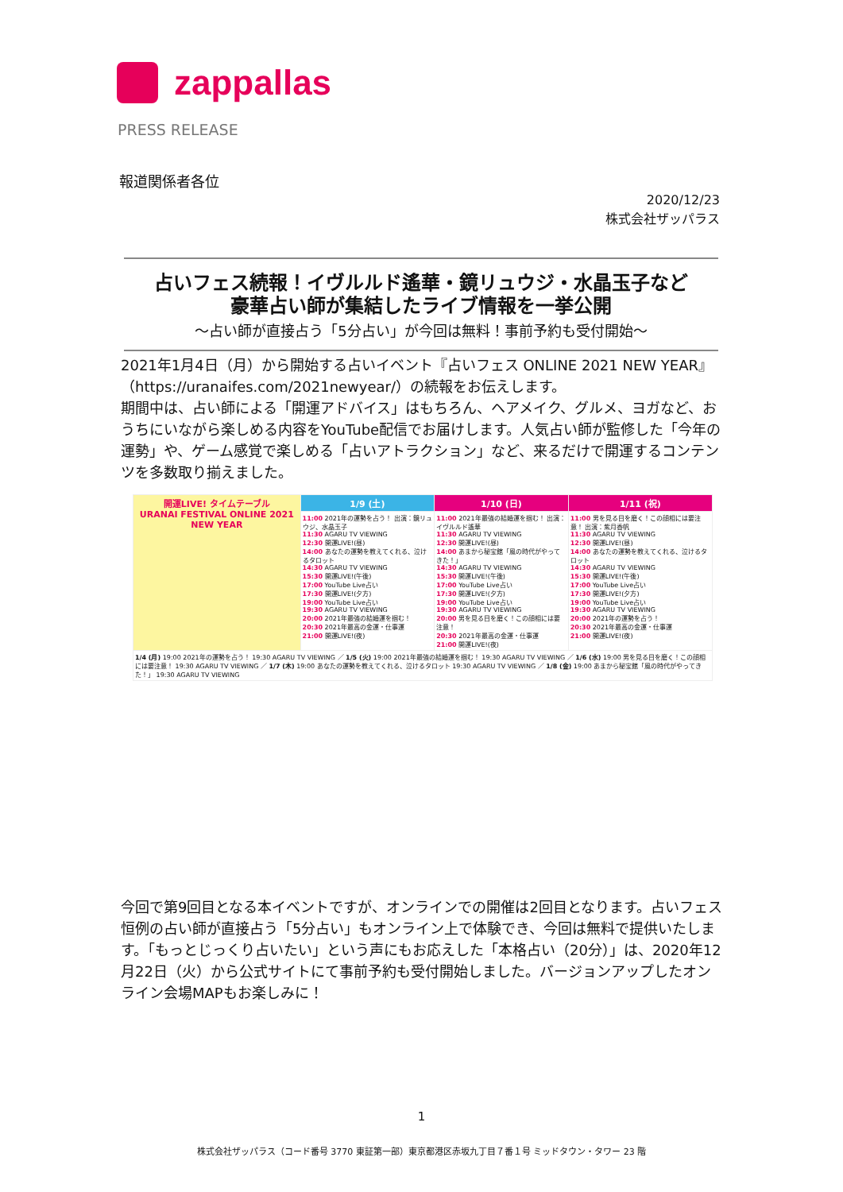zappallas
PRESS RELEASE
報道関係者各位
2020/12/23
株式会社ザッパラス
占いフェス続報！イヴルルド遙華・鏡リュウジ・水晶玉子など
豪華占い師が集結したライブ情報を一挙公開
～占い師が直接占う「5分占い」が今回は無料！事前予約も受付開始～
2021年1月4日（月）から開始する占いイベント『占いフェス ONLINE 2021 NEW YEAR』（https://uranaifes.com/2021newyear/）の続報をお伝えします。
期間中は、占い師による「開運アドバイス」はもちろん、ヘアメイク、グルメ、ヨガなど、おうちにいながら楽しめる内容をYouTube配信でお届けします。人気占い師が監修した「今年の運勢」や、ゲーム感覚で楽しめる「占いアトラクション」など、来るだけで開運するコンテンツを多数取り揃えました。
| 開運LIVE! タイムテーブル URANAI FESTIVAL ONLINE 2021 NEW YEAR | 1/9 (土) | 1/10 (日) | 1/11 (祝) |
| --- | --- | --- | --- |
| | 11:00 2021年の運勢を占う！ 出演：鏡リュウジ、水晶玉子 11:30 AGARU TV VIEWING 12:30 開運LIVE!(昼) 14:00 あなたの運勢を教えてくれる、泣けるタロット 14:30 AGARU TV VIEWING 15:30 開運LIVE!(午後) 17:00 YouTube Live占い 17:30 開運LIVE!(夕方) 19:00 YouTube Live占い 19:30 AGARU TV VIEWING 20:00 2021年最強の結婚運を掴む！ 20:30 2021年最高の金運・仕事運 21:00 開運LIVE!(夜) | 11:00 2021年最強の結婚運を掴む！ 出演：イヴルルド遙華 11:30 AGARU TV VIEWING 12:30 開運LIVE!(昼) 14:00 あまから秘宝館「風の時代がやってきた！」 14:30 AGARU TV VIEWING 15:30 開運LIVE!(午後) 17:00 YouTube Live占い 17:30 開運LIVE!(夕方) 19:00 YouTube Live占い 19:30 AGARU TV VIEWING 20:00 男を見る目を磨く！この顔相には要注意！ 20:30 2021年最高の金運・仕事運 21:00 開運LIVE!(夜) | 11:00 男を見る目を磨く！この顔相には要注意！ 出演：紫月香帆 11:30 AGARU TV VIEWING 12:30 開運LIVE!(昼) 14:00 あなたの運勢を教えてくれる、泣けるタロット 14:30 AGARU TV VIEWING 15:30 開運LIVE!(午後) 17:00 YouTube Live占い 17:30 開運LIVE!(夕方) 19:00 YouTube Live占い 19:30 AGARU TV VIEWING 20:00 2021年の運勢を占う！ 20:30 2021年最高の金運・仕事運 21:00 開運LIVE!(夜) |
| 1/4 (月) 19:00 2021年の運勢を占う！ 19:30 AGARU TV VIEWING ／ 1/5 (火) 19:00 2021年最強の結婚運を掴む！ 19:30 AGARU TV VIEWING ／ 1/6 (水) 19:00 男を見る目を磨く！この顔相には要注意！ 19:30 AGARU TV VIEWING ／ 1/7 (木) 19:00 あなたの運勢を教えてくれる、泣けるタロット 19:30 AGARU TV VIEWING ／ 1/8 (金) 19:00 あまから秘宝館「風の時代がやってきた！」 19:30 AGARU TV VIEWING | | | |
今回で第9回目となる本イベントですが、オンラインでの開催は2回目となります。占いフェス恒例の占い師が直接占う「5分占い」もオンライン上で体験でき、今回は無料で提供いたします。「もっとじっくり占いたい」という声にもお応えした「本格占い（20分）」は、2020年12月22日（火）から公式サイトにて事前予約も受付開始しました。バージョンアップしたオンライン会場MAPもお楽しみに！
1
株式会社ザッパラス（コード番号 3770 東証第一部）東京都港区赤坂九丁目７番１号 ミッドタウン・タワー 23 階